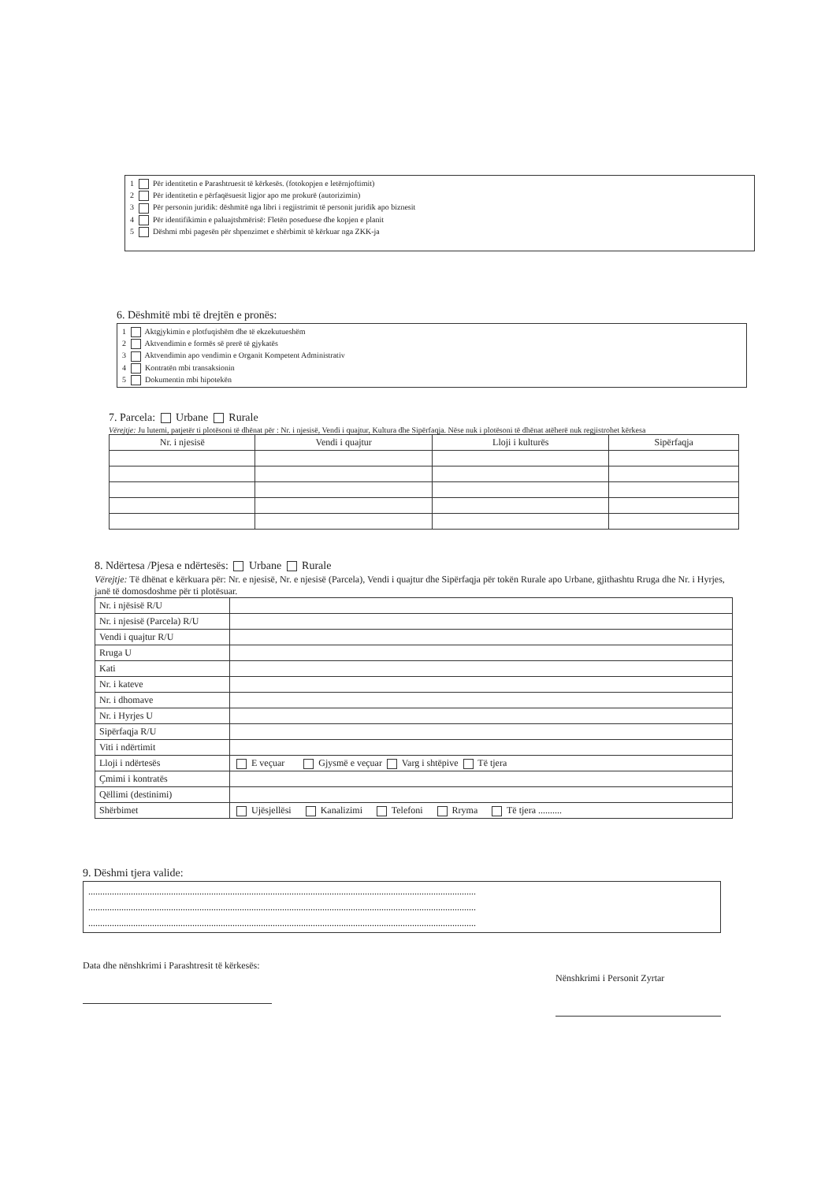1 Për identitetin e Parashtruesit të kërkesës. (fotokopjen e letërnjoftimit)
2 Për identitetin e përfaqësuesit ligjor apo me prokurë (autorizimin)
3 Për personin juridik: dëshmitë nga libri i regjistrimit të personit juridik apo biznesit
4 Për identifikimin e paluajtshmërisë: Fletën poseduese dhe kopjen e planit
5 Dëshmi mbi pagesën për shpenzimet e shërbimit të kërkuar nga ZKK-ja
6. Dëshmitë mbi të drejtën e pronës:
1 Aktgjykimin e plotfuqishëm dhe të ekzekutueshëm
2 Aktvendimin e formës së prerë të gjykatës
3 Aktvendimin apo vendimin e Organit Kompetent Administrativ
4 Kontratën mbi transaksionin
5 Dokumentin mbi hipotekën
7. Parcela: Urbane Rurale
Vërejtje: Ju lutemi, patjetër ti plotësoni të dhënat për : Nr. i njesisë, Vendi i quajtur, Kultura dhe Sipërfaqja. Nëse nuk i plotësoni të dhënat atëherë nuk regjistrohet kërkesa
| Nr. i njesisë | Vendi i quajtur | Lloji i kulturës | Sipërfaqja |
| --- | --- | --- | --- |
8. Ndërtesa /Pjesa e ndërtesës: Urbane Rurale
Vërejtje: Të dhënat e kërkuara për: Nr. e njesisë, Nr. e njesisë (Parcela), Vendi i quajtur dhe Sipërfaqja për tokën Rurale apo Urbane, gjithashtu Rruga dhe Nr. i Hyrjes, janë të domosdoshme për ti plotësuar.
| Nr. i njësisë R/U | |
| Nr. i njesisë (Parcela) R/U | |
| Vendi i quajtur R/U | |
| Rruga U | |
| Kati | |
| Nr. i kateve | |
| Nr. i dhomave | |
| Nr. i Hyrjes U | |
| Sipërfaqja R/U | |
| Viti i ndërtimit | |
| Lloji i ndërtesës | E veçuar Gjysmë e veçuar Varg i shtëpive Të tjera |
| Çmimi i kontratës | |
| Qëllimi (destinimi) | |
| Shërbimet | Ujësjellësi Kanalizimi Telefoni Rryma Të tjera .......... |
9. Dëshmi tjera valide:
....................................................................................................................................................................
....................................................................................................................................................................
....................................................................................................................................................................
Data dhe nënshkrimi i Parashtresit të kërkesës:
Nënshkrimi i Personit Zyrtar